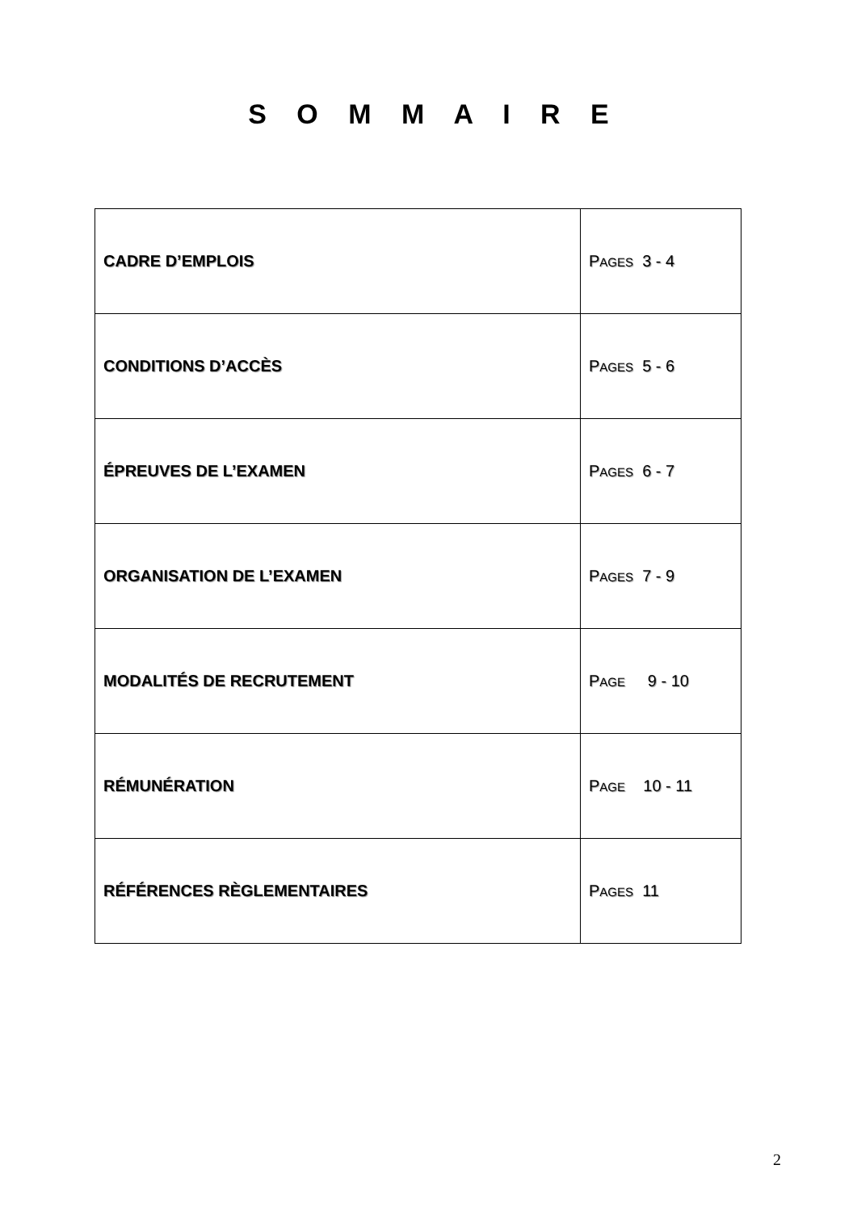S O M M A I R E
| CADRE D’EMPLOIS | P AGES 3 - 4 |
| CONDITIONS D’ACCÈS | P AGES 5 - 6 |
| ÉPREUVES DE L’EXAMEN | P AGES 6 - 7 |
| ORGANISATION DE L’EXAMEN | P AGES 7 - 9 |
| MODALITÉS DE RECRUTEMENT | P AGE 9 - 10 |
| RÉMUNÉRATION | P AGE 10 - 11 |
| RÉFÉRENCES RÈGLEMENTAIRES | P AGES 11 |
2